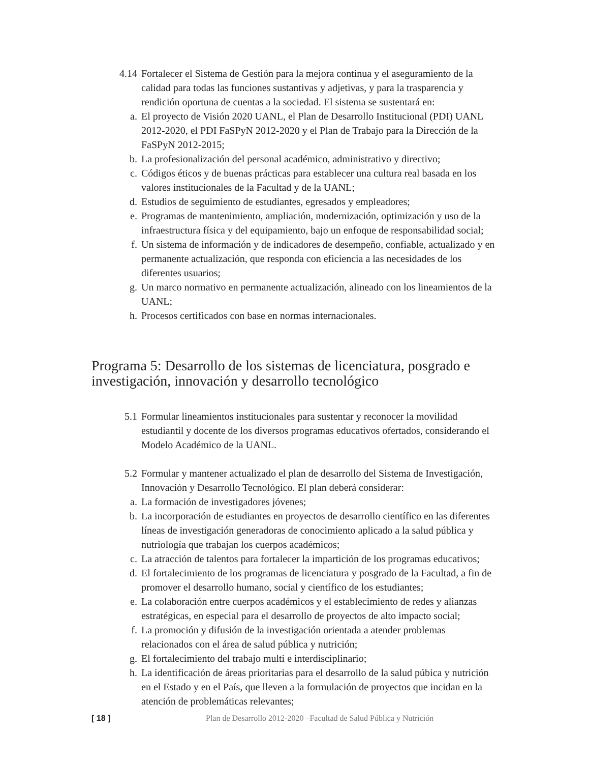4.14 Fortalecer el Sistema de Gestión para la mejora continua y el aseguramiento de la calidad para todas las funciones sustantivas y adjetivas, y para la trasparencia y rendición oportuna de cuentas a la sociedad. El sistema se sustentará en:
a. El proyecto de Visión 2020 UANL, el Plan de Desarrollo Institucional (PDI) UANL 2012-2020, el PDI FaSPyN 2012-2020 y el Plan de Trabajo para la Dirección de la FaSPyN 2012-2015;
b. La profesionalización del personal académico, administrativo y directivo;
c. Códigos éticos y de buenas prácticas para establecer una cultura real basada en los valores institucionales de la Facultad y de la UANL;
d. Estudios de seguimiento de estudiantes, egresados y empleadores;
e. Programas de mantenimiento, ampliación, modernización, optimización y uso de la infraestructura física y del equipamiento, bajo un enfoque de responsabilidad social;
f. Un sistema de información y de indicadores de desempeño, confiable, actualizado y en permanente actualización, que responda con eficiencia a las necesidades de los diferentes usuarios;
g. Un marco normativo en permanente actualización, alineado con los lineamientos de la UANL;
h. Procesos certificados con base en normas internacionales.
Programa 5: Desarrollo de los sistemas de licenciatura, posgrado e investigación, innovación y desarrollo tecnológico
5.1 Formular lineamientos institucionales para sustentar y reconocer la movilidad estudiantil y docente de los diversos programas educativos ofertados, considerando el Modelo Académico de la UANL.
5.2 Formular y mantener actualizado el plan de desarrollo del Sistema de Investigación, Innovación y Desarrollo Tecnológico. El plan deberá considerar:
a. La formación de investigadores jóvenes;
b. La incorporación de estudiantes en proyectos de desarrollo científico en las diferentes líneas de investigación generadoras de conocimiento aplicado a la salud pública y nutriología que trabajan los cuerpos académicos;
c. La atracción de talentos para fortalecer la impartición de los programas educativos;
d. El fortalecimiento de los programas de licenciatura y posgrado de la Facultad, a fin de promover el desarrollo humano, social y científico de los estudiantes;
e. La colaboración entre cuerpos académicos y el establecimiento de redes y alianzas estratégicas, en especial para el desarrollo de proyectos de alto impacto social;
f. La promoción y difusión de la investigación orientada a atender problemas relacionados con el área de salud pública y nutrición;
g. El fortalecimiento del trabajo multi e interdisciplinario;
h. La identificación de áreas prioritarias para el desarrollo de la salud púbica y nutrición en el Estado y en el País, que lleven a la formulación de proyectos que incidan en la atención de problemáticas relevantes;
[ 18 ] Plan de Desarrollo 2012-2020 –Facultad de Salud Pública y Nutrición